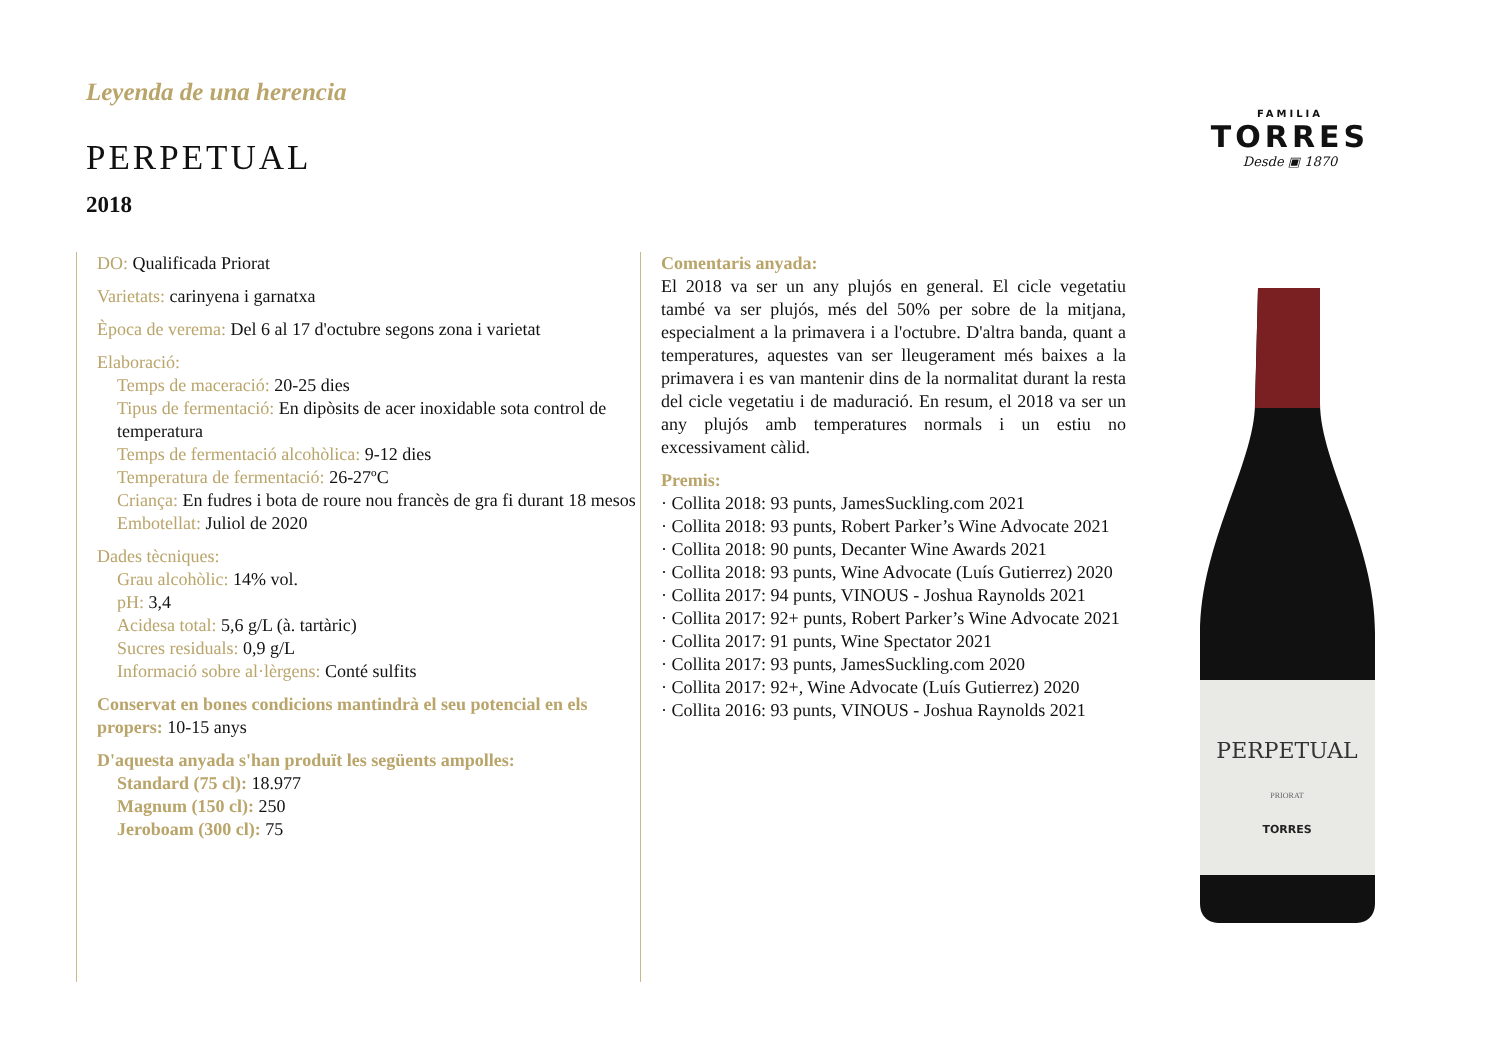Leyenda de una herencia
PERPETUAL
2018
FAMILIA
TORRES
Desde ▣ 1870
DO: Qualificada Priorat
Varietats: carinyena i garnatxa
Època de verema: Del 6 al 17 d'octubre segons zona i varietat
Elaboració:
Temps de maceració: 20-25 dies
Tipus de fermentació: En dipòsits de acer inoxidable sota control de temperatura
Temps de fermentació alcohòlica: 9-12 dies
Temperatura de fermentació: 26-27ºC
Criança: En fudres i bota de roure nou francès de gra fi durant 18 mesos
Embotellat: Juliol de 2020
Dades tècniques:
Grau alcohòlic: 14% vol.
pH: 3,4
Acidesa total: 5,6 g/L (à. tartàric)
Sucres residuals: 0,9 g/L
Informació sobre al·lèrgens: Conté sulfits
Conservat en bones condicions mantindrà el seu potencial en els propers: 10-15 anys
D'aquesta anyada s'han produït les següents ampolles:
Standard (75 cl): 18.977
Magnum (150 cl): 250
Jeroboam (300 cl): 75
Comentaris anyada:
El 2018 va ser un any plujós en general. El cicle vegetatiu també va ser plujós, més del 50% per sobre de la mitjana, especialment a la primavera i a l'octubre. D'altra banda, quant a temperatures, aquestes van ser lleugerament més baixes a la primavera i es van mantenir dins de la normalitat durant la resta del cicle vegetatiu i de maduració. En resum, el 2018 va ser un any plujós amb temperatures normals i un estiu no excessivament càlid.
Premis:
· Collita 2018: 93 punts, JamesSuckling.com 2021
· Collita 2018: 93 punts, Robert Parker’s Wine Advocate 2021
· Collita 2018: 90 punts, Decanter Wine Awards 2021
· Collita 2018: 93 punts, Wine Advocate (Luís Gutierrez) 2020
· Collita 2017: 94 punts, VINOUS - Joshua Raynolds 2021
· Collita 2017: 92+ punts, Robert Parker’s Wine Advocate 2021
· Collita 2017: 91 punts, Wine Spectator 2021
· Collita 2017: 93 punts, JamesSuckling.com 2020
· Collita 2017: 92+, Wine Advocate (Luís Gutierrez) 2020
· Collita 2016: 93 punts, VINOUS - Joshua Raynolds 2021
PERPETUAL
PRIORAT
TORRES